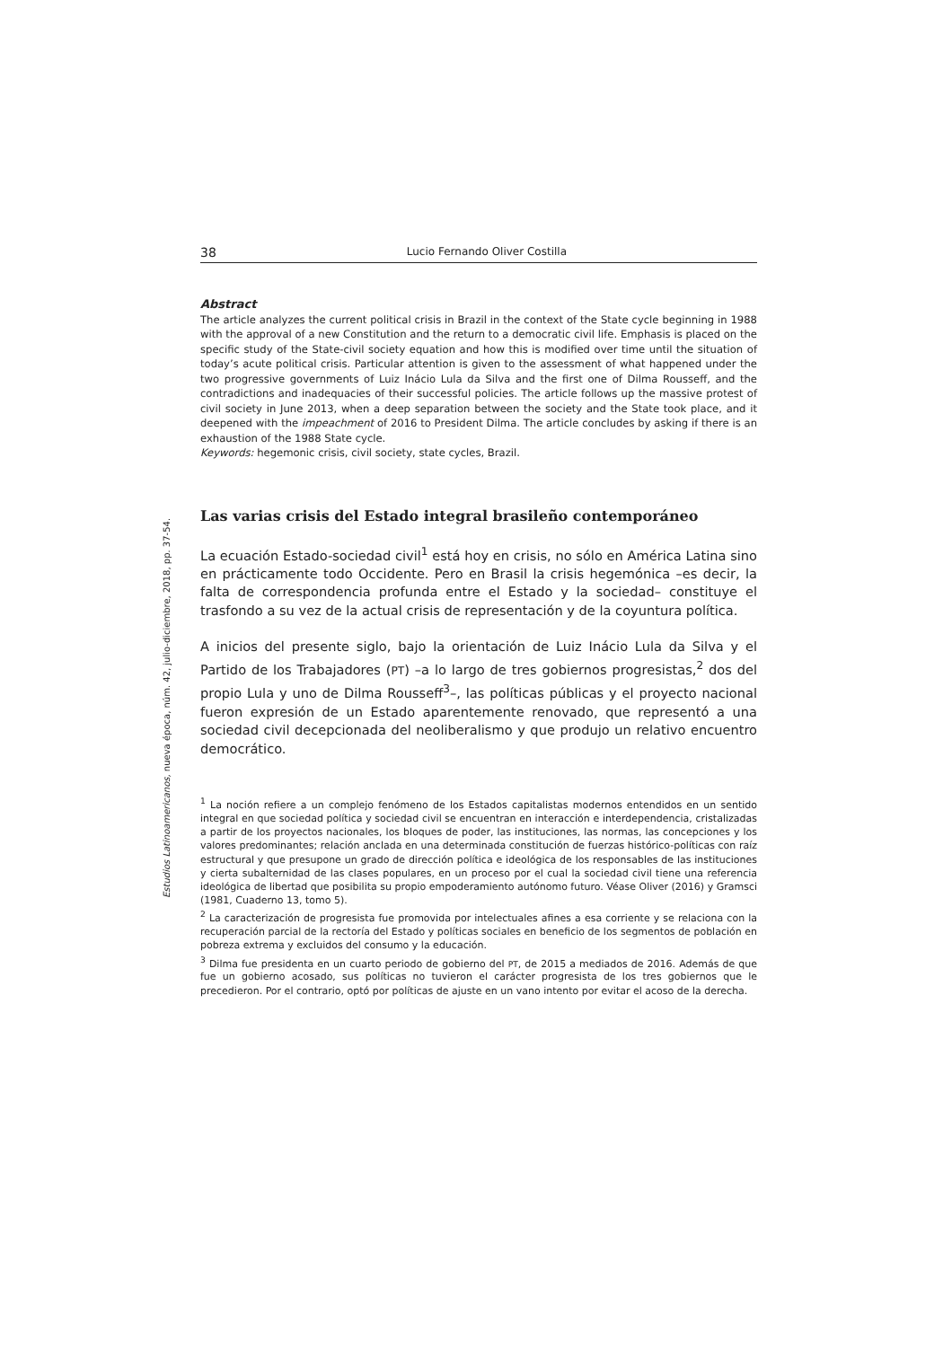Estudios Latinoamericanos, nueva época, núm. 42, julio-diciembre, 2018, pp. 37-54.
38 Lucio Fernando Oliver Costilla
Abstract
The article analyzes the current political crisis in Brazil in the context of the State cycle beginning in 1988 with the approval of a new Constitution and the return to a democratic civil life. Emphasis is placed on the specific study of the State-civil society equation and how this is modified over time until the situation of today’s acute political crisis. Particular attention is given to the assessment of what happened under the two progressive governments of Luiz Inácio Lula da Silva and the first one of Dilma Rousseff, and the contradictions and inadequacies of their successful policies. The article follows up the massive protest of civil society in June 2013, when a deep separation between the society and the State took place, and it deepened with the impeachment of 2016 to President Dilma. The article concludes by asking if there is an exhaustion of the 1988 State cycle.
Keywords: hegemonic crisis, civil society, state cycles, Brazil.
Las varias crisis del Estado integral brasileño contemporáneo
La ecuación Estado-sociedad civil<sup>1</sup> está hoy en crisis, no sólo en América Latina sino en prácticamente todo Occidente. Pero en Brasil la crisis hegemónica –es decir, la falta de correspondencia profunda entre el Estado y la sociedad– constituye el trasfondo a su vez de la actual crisis de representación y de la coyuntura política.
A inicios del presente siglo, bajo la orientación de Luiz Inácio Lula da Silva y el Partido de los Trabajadores (PT) –a lo largo de tres gobiernos progresistas,<sup>2</sup> dos del propio Lula y uno de Dilma Rousseff<sup>3</sup>–, las políticas públicas y el proyecto nacional fueron expresión de un Estado aparentemente renovado, que representó a una sociedad civil decepcionada del neoliberalismo y que produjo un relativo encuentro democrático.
<sup>1</sup> La noción refiere a un complejo fenómeno de los Estados capitalistas modernos entendidos en un sentido integral en que sociedad política y sociedad civil se encuentran en interacción e interdependencia, cristalizadas a partir de los proyectos nacionales, los bloques de poder, las instituciones, las normas, las concepciones y los valores predominantes; relación anclada en una determinada constitución de fuerzas histórico-políticas con raíz estructural y que presupone un grado de dirección política e ideológica de los responsables de las instituciones y cierta subalternidad de las clases populares, en un proceso por el cual la sociedad civil tiene una referencia ideológica de libertad que posibilita su propio empoderamiento autónomo futuro. Véase Oliver (2016) y Gramsci (1981, Cuaderno 13, tomo 5).
<sup>2</sup> La caracterización de progresista fue promovida por intelectuales afines a esa corriente y se relaciona con la recuperación parcial de la rectoría del Estado y políticas sociales en beneficio de los segmentos de población en pobreza extrema y excluidos del consumo y la educación.
<sup>3</sup> Dilma fue presidenta en un cuarto periodo de gobierno del PT, de 2015 a mediados de 2016. Además de que fue un gobierno acosado, sus políticas no tuvieron el carácter progresista de los tres gobiernos que le precedieron. Por el contrario, optó por políticas de ajuste en un vano intento por evitar el acoso de la derecha.